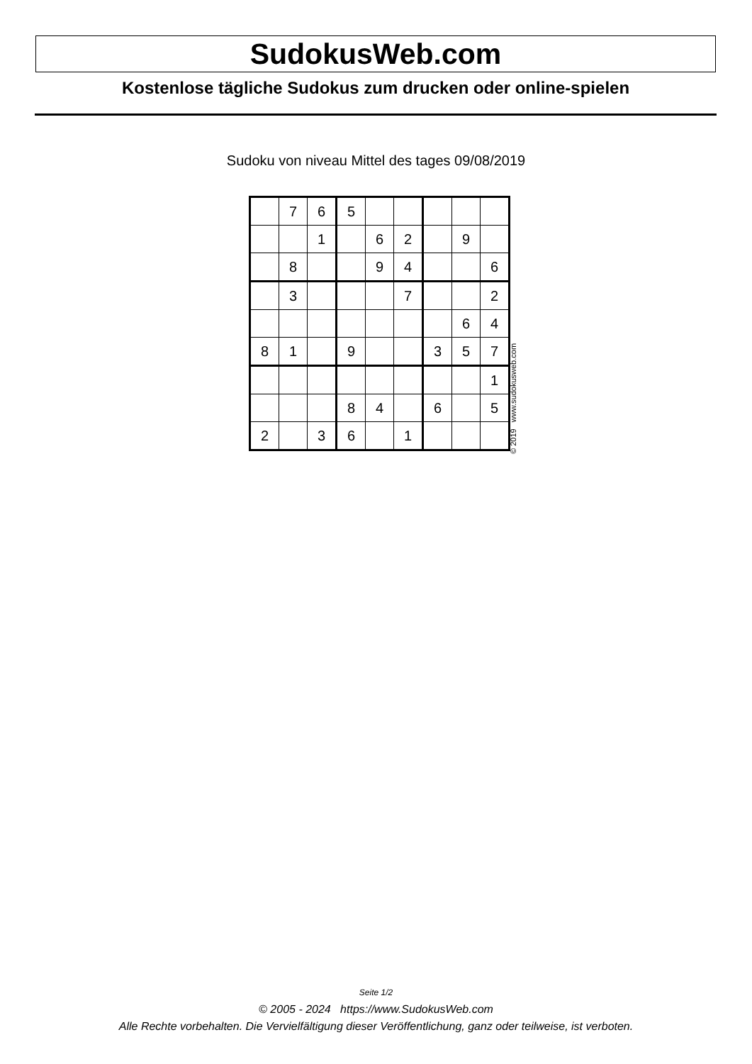SudokusWeb.com
Kostenlose tägliche Sudokus zum drucken oder online-spielen
Sudoku von niveau Mittel des tages 09/08/2019
| | 7 | 6 | 5 | | | | | |
| | | 1 | | 6 | 2 | | 9 | |
| | 8 | | | 9 | 4 | | | 6 |
| | 3 | | | | 7 | | | 2 |
| | | | | | | | 6 | 4 |
| 8 | 1 | | 9 | | | 3 | 5 | 7 |
| | | | | | | | | 1 |
| | | | 8 | 4 | | 6 | | 5 |
| 2 | | 3 | 6 | | 1 | | | |
© 2019 www.sudokusweb.com
Seite 1/2
© 2005 - 2024 https://www.SudokusWeb.com
Alle Rechte vorbehalten. Die Vervielfältigung dieser Veröffentlichung, ganz oder teilweise, ist verboten.